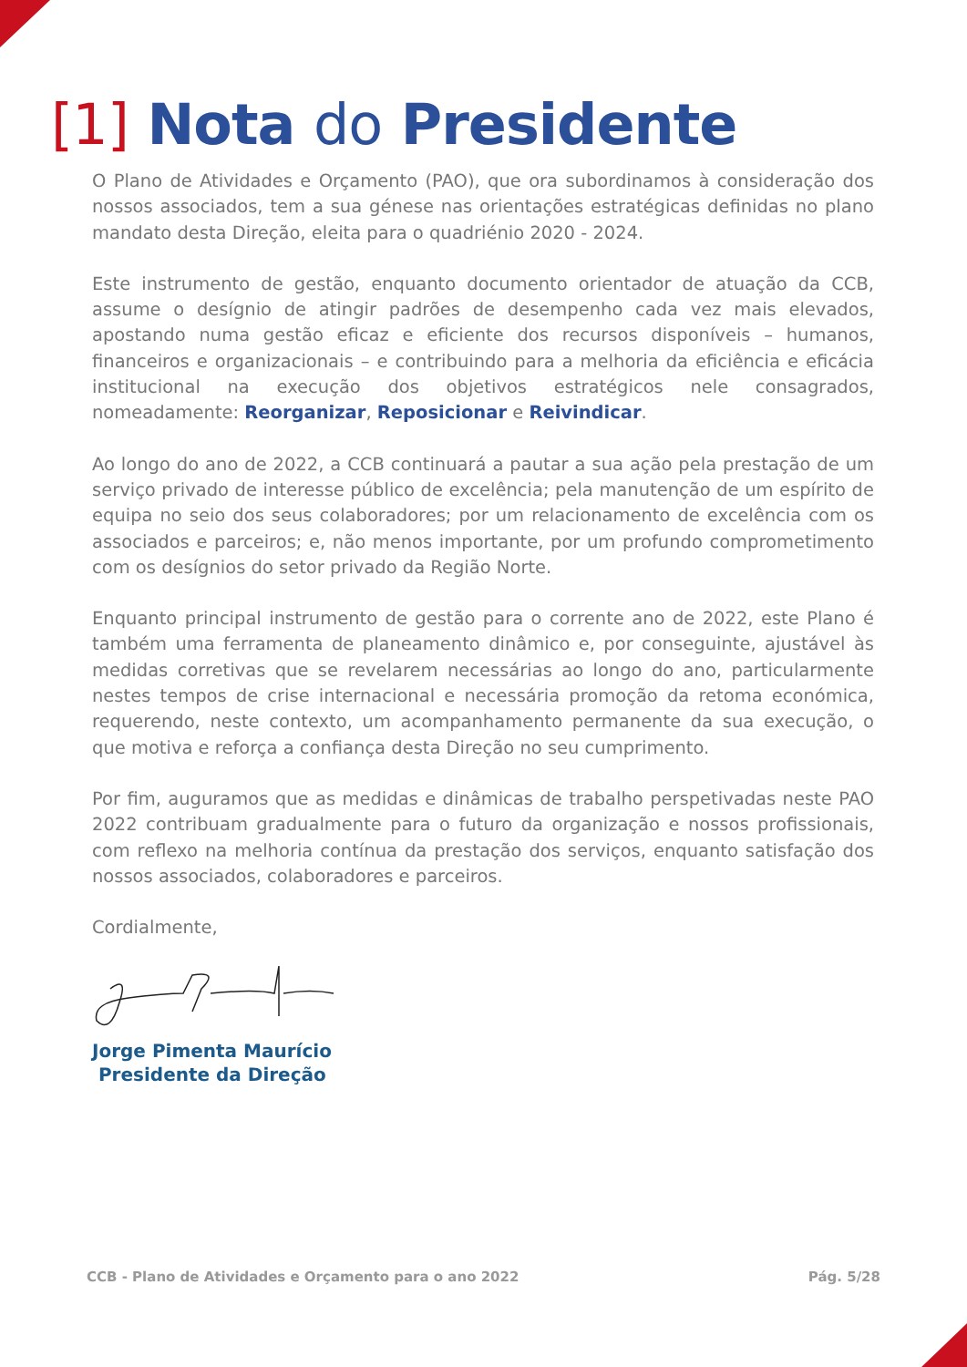[1] Nota do Presidente
O Plano de Atividades e Orçamento (PAO), que ora subordinamos à consideração dos nossos associados, tem a sua génese nas orientações estratégicas definidas no plano mandato desta Direção, eleita para o quadriénio 2020 - 2024.
Este instrumento de gestão, enquanto documento orientador de atuação da CCB, assume o desígnio de atingir padrões de desempenho cada vez mais elevados, apostando numa gestão eficaz e eficiente dos recursos disponíveis – humanos, financeiros e organizacionais – e contribuindo para a melhoria da eficiência e eficácia institucional na execução dos objetivos estratégicos nele consagrados, nomeadamente: Reorganizar, Reposicionar e Reivindicar.
Ao longo do ano de 2022, a CCB continuará a pautar a sua ação pela prestação de um serviço privado de interesse público de excelência; pela manutenção de um espírito de equipa no seio dos seus colaboradores; por um relacionamento de excelência com os associados e parceiros; e, não menos importante, por um profundo comprometimento com os desígnios do setor privado da Região Norte.
Enquanto principal instrumento de gestão para o corrente ano de 2022, este Plano é também uma ferramenta de planeamento dinâmico e, por conseguinte, ajustável às medidas corretivas que se revelarem necessárias ao longo do ano, particularmente nestes tempos de crise internacional e necessária promoção da retoma económica, requerendo, neste contexto, um acompanhamento permanente da sua execução, o que motiva e reforça a confiança desta Direção no seu cumprimento.
Por fim, auguramos que as medidas e dinâmicas de trabalho perspetivadas neste PAO 2022 contribuam gradualmente para o futuro da organização e nossos profissionais, com reflexo na melhoria contínua da prestação dos serviços, enquanto satisfação dos nossos associados, colaboradores e parceiros.
Cordialmente,
Jorge Pimenta Maurício
Presidente da Direção
CCB - Plano de Atividades e Orçamento para o ano 2022 Pág. 5/28